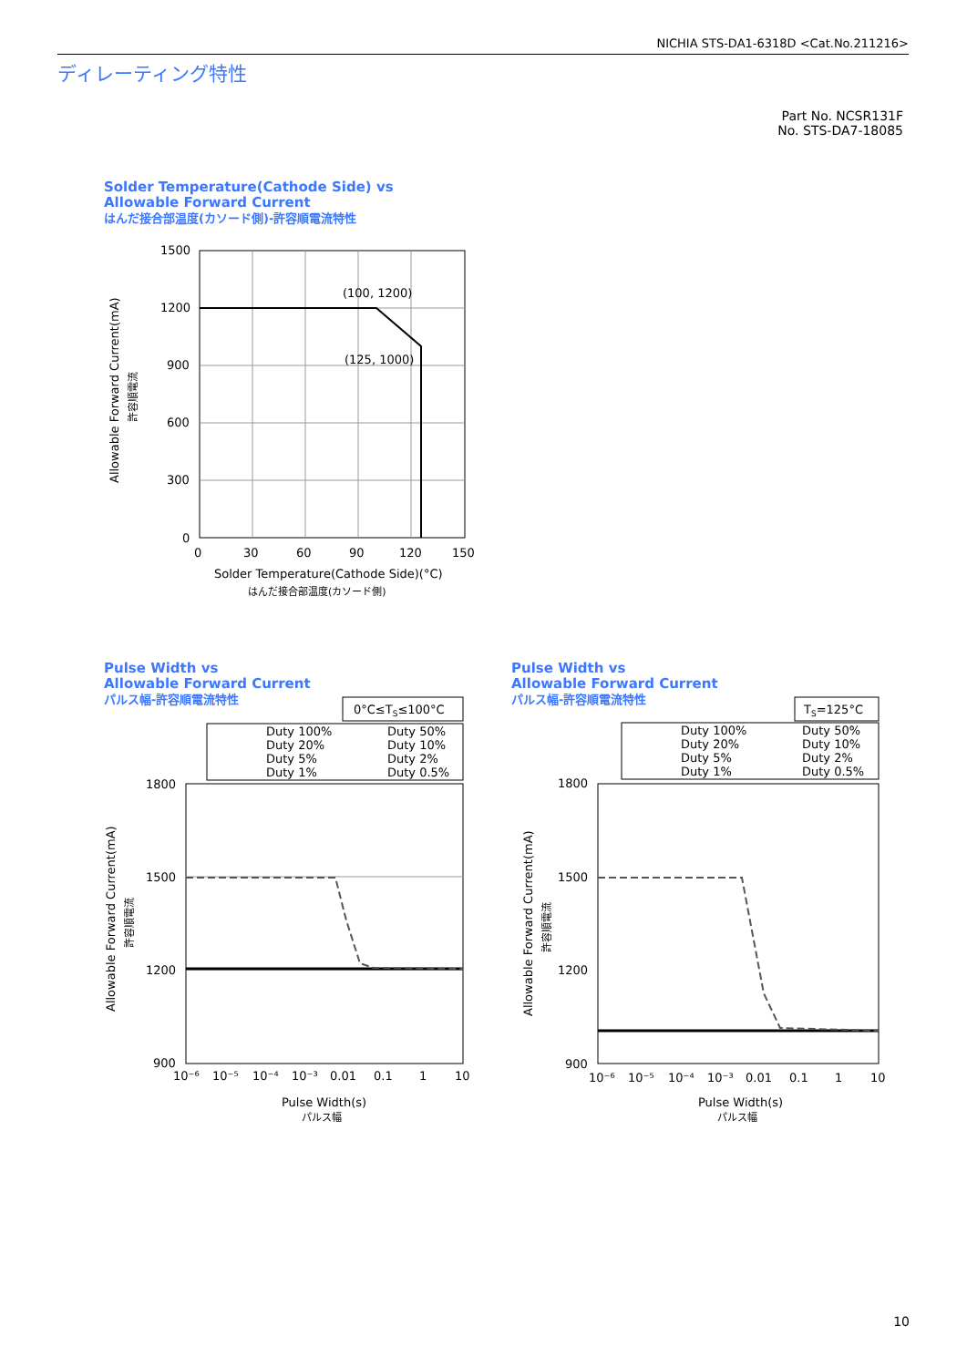NICHIA STS-DA1-6318D <Cat.No.211216>
ディレーティング特性
Part No. NCSR131F
No. STS-DA7-18085
Solder Temperature(Cathode Side) vs
Allowable Forward Current
はんだ接合部温度(カソード側)-許容順電流特性
(100, 1200)
(125, 1000)
1500
1200
900
600
300
0
0
30
60
90
120
150
Solder Temperature(Cathode Side)(°C)
はんだ接合部温度(カソード側)
Allowable Forward Current(mA)
許容順電流
Pulse Width vs
Allowable Forward Current
パルス幅-許容順電流特性
Pulse Width vs
Allowable Forward Current
パルス幅-許容順電流特性
0°C≤TS≤100°C
Duty 100%
Duty 50%
Duty 20%
Duty 10%
Duty 5%
Duty 2%
Duty 1%
Duty 0.5%
1800
1500
1200
900
10⁻⁶
10⁻⁵
10⁻⁴
10⁻³
0.01
0.1
1
10
Pulse Width(s)
パルス幅
Allowable Forward Current(mA)
許容順電流
TS=125°C
Duty 100%
Duty 50%
Duty 20%
Duty 10%
Duty 5%
Duty 2%
Duty 1%
Duty 0.5%
1800
1500
1200
900
10⁻⁶
10⁻⁵
10⁻⁴
10⁻³
0.01
0.1
1
10
Pulse Width(s)
パルス幅
Allowable Forward Current(mA)
許容順電流
10